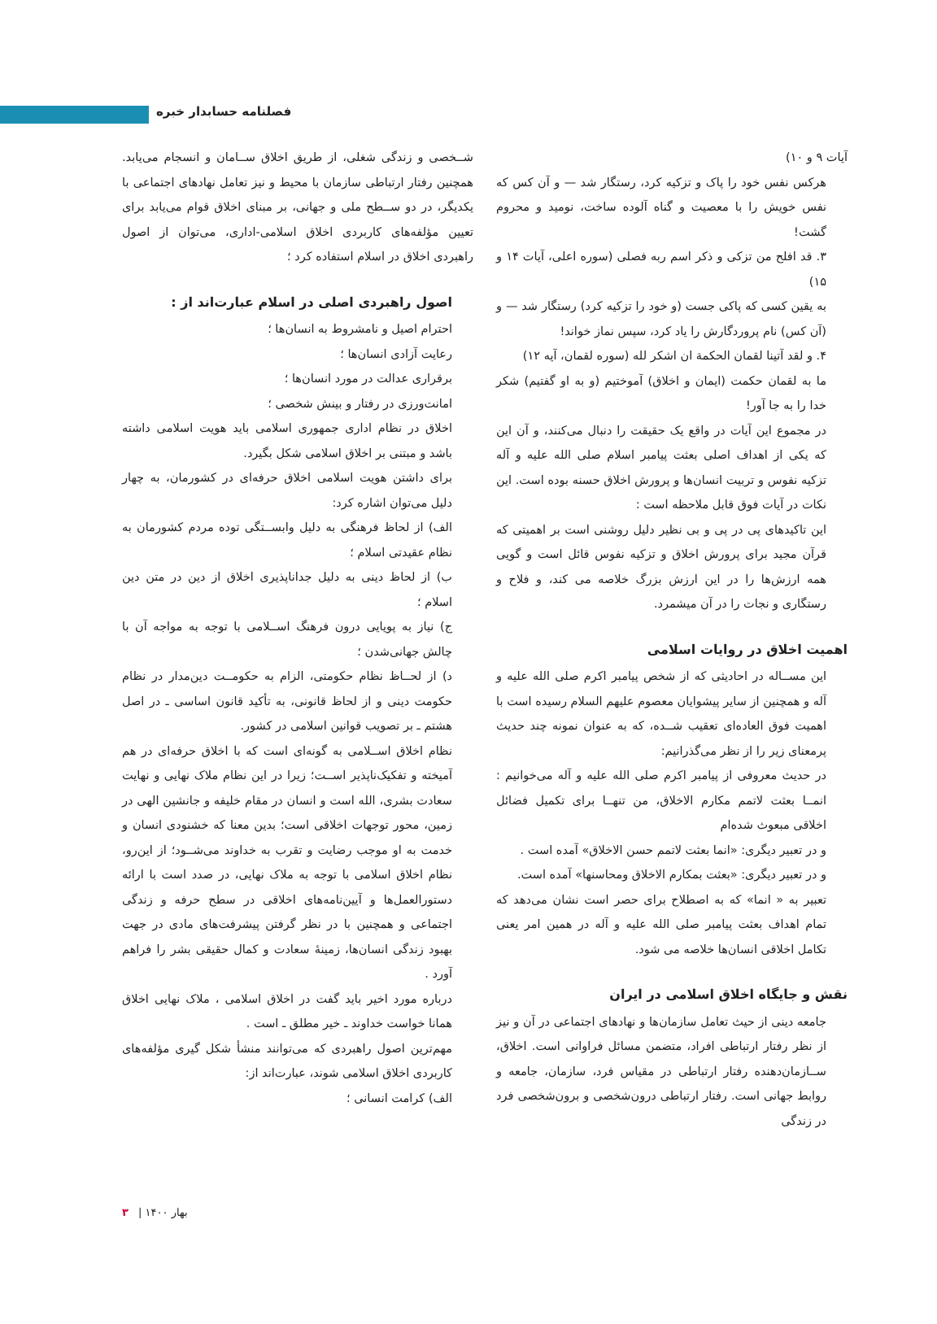فصلنامه حسابدار خبره
آیات ۹ و ۱۰)
هرکس نفس خود را پاک و تزکیه کرد، رستگار شد — و آن کس که نفس خویش را با معصیت و گناه آلوده ساخت، نومید و محروم گشت!
۳. قد افلح من تزکی و ذکر اسم ربه فصلی (سوره اعلی، آیات ۱۴ و ۱۵)
به یقین کسی که پاکی جست (و خود را تزکیه کرد) رستگار شد — و (آن کس) نام پروردگارش را یاد کرد، سپس نماز خواند!
۴. و لقد آتینا لقمان الحکمة ان اشکر لله (سوره لقمان، آیه ۱۲)
ما به لقمان حکمت (ایمان و اخلاق) آموختیم (و به او گفتیم) شکر خدا را به جا آور!
در مجموع این آیات در واقع یک حقیقت را دنبال می‌کنند، و آن این که یکی از اهداف اصلی بعثت پیامبر اسلام صلی الله علیه و آله تزکیه نفوس و تربیت انسان‌ها و پرورش اخلاق حسنه بوده است. این نکات در آیات فوق قابل ملاحظه است :
این تاکیدهای پی در پی و بی نظیر دلیل روشنی است بر اهمیتی که قرآن مجید برای پرورش اخلاق و تزکیه نفوس قائل است و گویی همه ارزش‌ها را در این ارزش بزرگ خلاصه می کند، و فلاح و رستگاری و نجات را در آن میشمرد.
اهمیت اخلاق در روایات اسلامی
این مســاله در احادیثی که از شخص پیامبر اکرم صلی الله علیه و آله و همچنین از سایر پیشوایان معصوم علیهم السلام رسیده است با اهمیت فوق العاده‌ای تعقیب شــده، که به عنوان نمونه چند حدیث پرمعنای زیر را از نظر می‌گذرانیم:
در حدیث معروفی از پیامبر اکرم صلی الله علیه و آله می‌خوانیم : انمــا بعثت لاتمم مکارم الاخلاق، من تنهــا برای تکمیل فضائل اخلاقی مبعوث شده‌ام
و در تعبیر دیگری: «انما بعثت لاتمم حسن الاخلاق» آمده است .
و در تعبیر دیگری: «بعثت بمکارم الاخلاق ومحاسنها» آمده است.
تعبیر به « انما» که به اصطلاح برای حصر است نشان می‌دهد که تمام اهداف بعثت پیامبر صلی الله علیه و آله در همین امر یعنی تکامل اخلاقی انسان‌ها خلاصه می شود.
نقش و جایگاه اخلاق اسلامی در ایران
جامعه دینی از حیث تعامل سازمان‌ها و نهادهای اجتماعی در آن و نیز از نظر رفتار ارتباطی افراد، متضمن مسائل فراوانی است. اخلاق، ســازمان‌دهنده رفتار ارتباطی در مقیاس فرد، سازمان، جامعه و روابط جهانی است. رفتار ارتباطی درون‌شخصی و برون‌شخصی فرد در زندگی
شــخصی و زندگی شغلی، از طریق اخلاق ســامان و انسجام می‌یابد. همچنین رفتار ارتباطی سازمان با محیط و نیز تعامل نهادهای اجتماعی با یکدیگر، در دو ســطح ملی و جهانی، بر مبنای اخلاق قوام می‌یابد برای تعیین مؤلفه‌های کاربردی اخلاق اسلامی-اداری، می‌توان از اصول راهبردی اخلاق در اسلام استفاده کرد ؛
اصول راهبردی اصلی در اسلام عبارت‌اند از :
احترام اصیل و نامشروط به انسان‌ها ؛
رعایت آزادی انسان‌ها ؛
برقراری عدالت در مورد انسان‌ها ؛
امانت‌ورزی در رفتار و بینش شخصی ؛
اخلاق در نظام اداری جمهوری اسلامی باید هویت اسلامی داشته باشد و مبتنی بر اخلاق اسلامی شکل بگیرد.
برای داشتن هویت اسلامی اخلاق حرفه‌ای در کشورمان، به چهار دلیل می‌توان اشاره کرد:
الف) از لحاظ فرهنگی به دلیل وابســتگی توده مردم کشورمان به نظام عقیدتی اسلام ؛
ب) از لحاظ دینی به دلیل جداناپذیری اخلاق از دین در متن دین اسلام ؛
ج) نیاز به پویایی درون فرهنگ اســلامی با توجه به مواجه آن با چالش جهانی‌شدن ؛
د) از لحــاظ نظام حکومتی، الزام به حکومــت دین‌مدار در نظام حکومت دینی و از لحاظ قانونی، به تأکید قانون اساسی ـ در اصل هشتم ـ بر تصویب قوانین اسلامی در کشور.
نظام اخلاق اســلامی به گونه‌ای است که با اخلاق حرفه‌ای در هم آمیخته و تفکیک‌ناپذیر اســت؛ زیرا در این نظام ملاک نهایی و نهایت سعادت بشری، الله است و انسان در مقام خلیفه و جانشین الهی در زمین، محور توجهات اخلاقی است؛ بدین معنا که خشنودی انسان و خدمت به او موجب رضایت و تقرب به خداوند می‌شــود؛ از این‌رو، نظام اخلاق اسلامی با توجه به ملاک نهایی، در صدد است با ارائه دستورالعمل‌ها و آیین‌نامه‌های اخلاقی در سطح حرفه و زندگی اجتماعی و همچنین با در نظر گرفتن پیشرفت‌های مادی در جهت بهبود زندگی انسان‌ها، زمینهٔ سعادت و کمال حقیقی بشر را فراهم آورد .
درباره مورد اخیر باید گفت در اخلاق اسلامی ، ملاک نهایی اخلاق همانا خواست خداوند ـ خیر مطلق ـ است .
مهم‌ترین اصول راهبردی که می‌توانند منشأ شکل گیری مؤلفه‌های کاربردی اخلاق اسلامی شوند، عبارت‌اند از:
الف) کرامت انسانی ؛
بهار ۱۴۰۰ | ۳